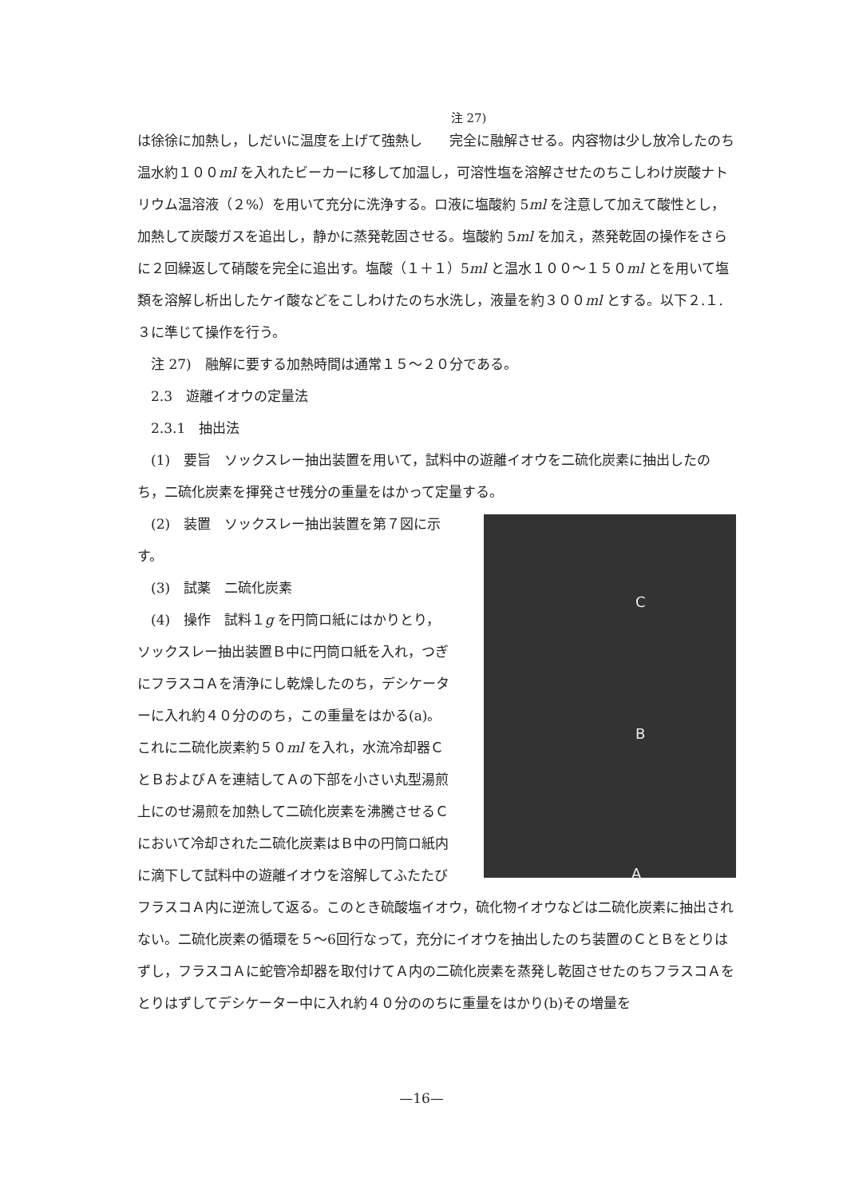注 27)
は徐徐に加熱し，しだいに温度を上げて強熱し　　完全に融解させる。内容物は少し放冷したのち温水約１００ml を入れたビーカーに移して加温し，可溶性塩を溶解させたのちこしわけ炭酸ナトリウム温溶液（２%）を用いて充分に洗浄する。ロ液に塩酸約 5ml を注意して加えて酸性とし，加熱して炭酸ガスを追出し，静かに蒸発乾固させる。塩酸約 5ml を加え，蒸発乾固の操作をさらに２回繰返して硝酸を完全に追出す。塩酸（１＋１）5ml と温水１００～１５０ml とを用いて塩類を溶解し析出したケイ酸などをこしわけたのち水洗し，液量を約３００ml とする。以下２.１.３に準じて操作を行う。
　注 27)　融解に要する加熱時間は通常１５～２０分である。
　2.3　遊離イオウの定量法
　2.3.1　抽出法
　(1)　要旨　ソックスレー抽出装置を用いて，試料中の遊離イオウを二硫化炭素に抽出したのち，二硫化炭素を揮発させ残分の重量をはかって定量する。
C
B
A
　(2)　装置　ソックスレー抽出装置を第７図に示す。
　(3)　試薬　二硫化炭素
　(4)　操作　試料１g を円筒ロ紙にはかりとり，ソックスレー抽出装置Ｂ中に円筒ロ紙を入れ，つぎにフラスコＡを清浄にし乾燥したのち，デシケーターに入れ約４０分ののち，この重量をはかる(a)。これに二硫化炭素約５０ml を入れ，水流冷却器ＣとＢおよびＡを連結してＡの下部を小さい丸型湯煎上にのせ湯煎を加熱して二硫化炭素を沸騰させるＣにおいて冷却された二硫化炭素はＢ中の円筒ロ紙内に滴下して試料中の遊離イオウを溶解してふたたびフラスコＡ内に逆流して返る。このとき硫酸塩イオウ，硫化物イオウなどは二硫化炭素に抽出されない。二硫化炭素の循環を５～6回行なって，充分にイオウを抽出したのち装置のＣとＢをとりはずし，フラスコＡに蛇管冷却器を取付けてＡ内の二硫化炭素を蒸発し乾固させたのちフラスコＡをとりはずしてデシケーター中に入れ約４０分ののちに重量をはかり(b)その増量を
—16—